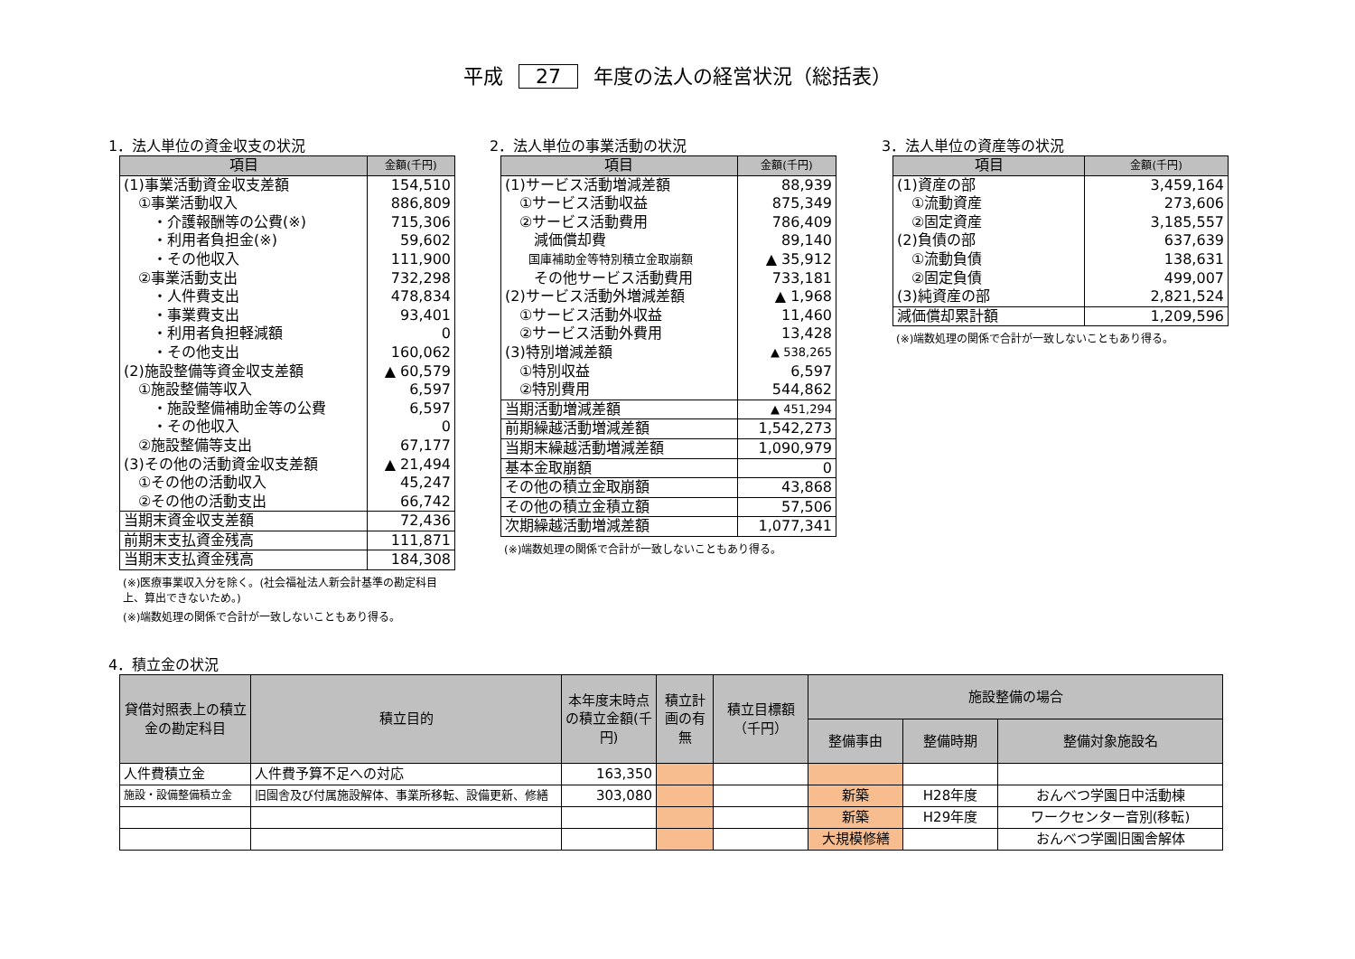平成 27 年度の法人の経営状況（総括表）
1．法人単位の資金収支の状況
| 項目 | 金額(千円) |
| --- | --- |
| (1)事業活動資金収支差額 | 154,510 |
| ①事業活動収入 | 886,809 |
| ・介護報酬等の公費(※) | 715,306 |
| ・利用者負担金(※) | 59,602 |
| ・その他収入 | 111,900 |
| ②事業活動支出 | 732,298 |
| ・人件費支出 | 478,834 |
| ・事業費支出 | 93,401 |
| ・利用者負担軽減額 | 0 |
| ・その他支出 | 160,062 |
| (2)施設整備等資金収支差額 | ▲ 60,579 |
| ①施設整備等収入 | 6,597 |
| ・施設整備補助金等の公費 | 6,597 |
| ・その他収入 | 0 |
| ②施設整備等支出 | 67,177 |
| (3)その他の活動資金収支差額 | ▲ 21,494 |
| ①その他の活動収入 | 45,247 |
| ②その他の活動支出 | 66,742 |
| 当期末資金収支差額 | 72,436 |
| 前期末支払資金残高 | 111,871 |
| 当期末支払資金残高 | 184,308 |
(※)医療事業収入分を除く。(社会福祉法人新会計基準の勘定科目上、算出できないため。)
(※)端数処理の関係で合計が一致しないこともあり得る。
2．法人単位の事業活動の状況
| 項目 | 金額(千円) |
| --- | --- |
| (1)サービス活動増減差額 | 88,939 |
| ①サービス活動収益 | 875,349 |
| ②サービス活動費用 | 786,409 |
| 減価償却費 | 89,140 |
| 国庫補助金等特別積立金取崩額 | ▲ 35,912 |
| その他サービス活動費用 | 733,181 |
| (2)サービス活動外増減差額 | ▲ 1,968 |
| ①サービス活動外収益 | 11,460 |
| ②サービス活動外費用 | 13,428 |
| (3)特別増減差額 | ▲ 538,265 |
| ①特別収益 | 6,597 |
| ②特別費用 | 544,862 |
| 当期活動増減差額 | ▲ 451,294 |
| 前期繰越活動増減差額 | 1,542,273 |
| 当期末繰越活動増減差額 | 1,090,979 |
| 基本金取崩額 | 0 |
| その他の積立金取崩額 | 43,868 |
| その他の積立金積立額 | 57,506 |
| 次期繰越活動増減差額 | 1,077,341 |
(※)端数処理の関係で合計が一致しないこともあり得る。
3．法人単位の資産等の状況
| 項目 | 金額(千円) |
| --- | --- |
| (1)資産の部 | 3,459,164 |
| ①流動資産 | 273,606 |
| ②固定資産 | 3,185,557 |
| (2)負債の部 | 637,639 |
| ①流動負債 | 138,631 |
| ②固定負債 | 499,007 |
| (3)純資産の部 | 2,821,524 |
| 減価償却累計額 | 1,209,596 |
(※)端数処理の関係で合計が一致しないこともあり得る。
4．積立金の状況
| 貸借対照表上の積立金の勘定科目 | 積立目的 | 本年度末時点の積立金額(千円) | 積立計画の有無 | 積立目標額（千円） | 施設整備の場合 | | |
| --- | --- | --- | --- | --- | --- | --- | --- |
| | | | | | 整備事由 | 整備時期 | 整備対象施設名 |
| 人件費積立金 | 人件費予算不足への対応 | 163,350 | | | | | |
| 施設・設備整備積立金 | 旧園舎及び付属施設解体、事業所移転、設備更新、修繕 | 303,080 | | | 新築 | H28年度 | おんべつ学園日中活動棟 |
| | | | | | 新築 | H29年度 | ワークセンター音別(移転) |
| | | | | | 大規模修繕 | | おんべつ学園旧園舎解体 |